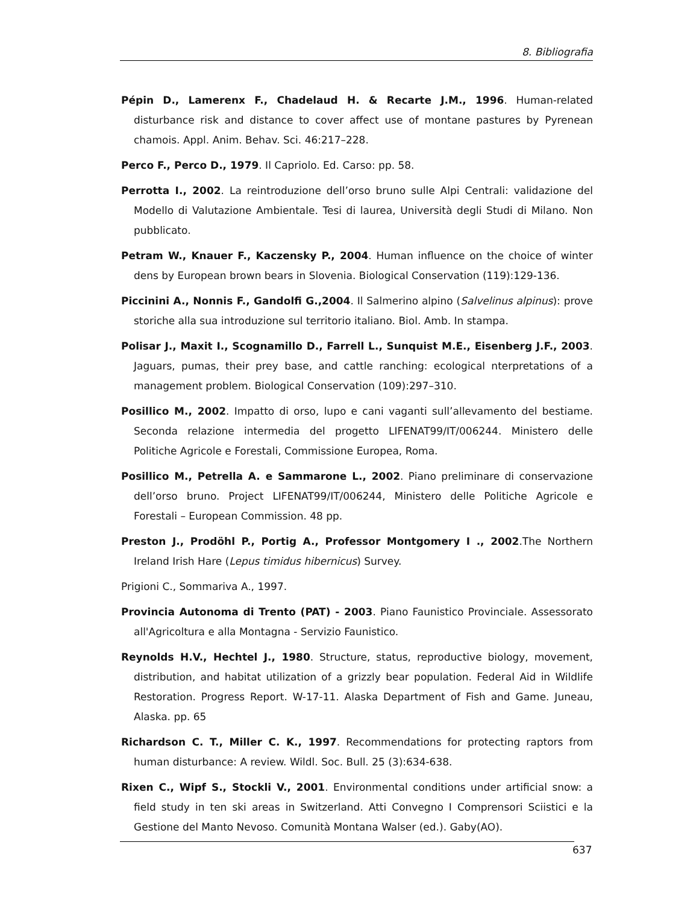8. Bibliografia
Pépin D., Lamerenx F., Chadelaud H. & Recarte J.M., 1996. Human-related disturbance risk and distance to cover affect use of montane pastures by Pyrenean chamois. Appl. Anim. Behav. Sci. 46:217–228.
Perco F., Perco D., 1979. Il Capriolo. Ed. Carso: pp. 58.
Perrotta I., 2002. La reintroduzione dell’orso bruno sulle Alpi Centrali: validazione del Modello di Valutazione Ambientale. Tesi di laurea, Università degli Studi di Milano. Non pubblicato.
Petram W., Knauer F., Kaczensky P., 2004. Human influence on the choice of winter dens by European brown bears in Slovenia. Biological Conservation (119):129-136.
Piccinini A., Nonnis F., Gandolfi G.,2004. Il Salmerino alpino (Salvelinus alpinus): prove storiche alla sua introduzione sul territorio italiano. Biol. Amb. In stampa.
Polisar J., Maxit I., Scognamillo D., Farrell L., Sunquist M.E., Eisenberg J.F., 2003. Jaguars, pumas, their prey base, and cattle ranching: ecological nterpretations of a management problem. Biological Conservation (109):297–310.
Posillico M., 2002. Impatto di orso, lupo e cani vaganti sull’allevamento del bestiame. Seconda relazione intermedia del progetto LIFENAT99/IT/006244. Ministero delle Politiche Agricole e Forestali, Commissione Europea, Roma.
Posillico M., Petrella A. e Sammarone L., 2002. Piano preliminare di conservazione dell’orso bruno. Project LIFENAT99/IT/006244, Ministero delle Politiche Agricole e Forestali – European Commission. 48 pp.
Preston J., Prodöhl P., Portig A., Professor Montgomery I ., 2002.The Northern Ireland Irish Hare (Lepus timidus hibernicus) Survey.
Prigioni C., Sommariva A., 1997.
Provincia Autonoma di Trento (PAT) - 2003. Piano Faunistico Provinciale. Assessorato all'Agricoltura e alla Montagna - Servizio Faunistico.
Reynolds H.V., Hechtel J., 1980. Structure, status, reproductive biology, movement, distribution, and habitat utilization of a grizzly bear population. Federal Aid in Wildlife Restoration. Progress Report. W-17-11. Alaska Department of Fish and Game. Juneau, Alaska. pp. 65
Richardson C. T., Miller C. K., 1997. Recommendations for protecting raptors from human disturbance: A review. Wildl. Soc. Bull. 25 (3):634-638.
Rixen C., Wipf S., Stockli V., 2001. Environmental conditions under artificial snow: a field study in ten ski areas in Switzerland. Atti Convegno I Comprensori Sciistici e la Gestione del Manto Nevoso. Comunità Montana Walser (ed.). Gaby(AO).
637